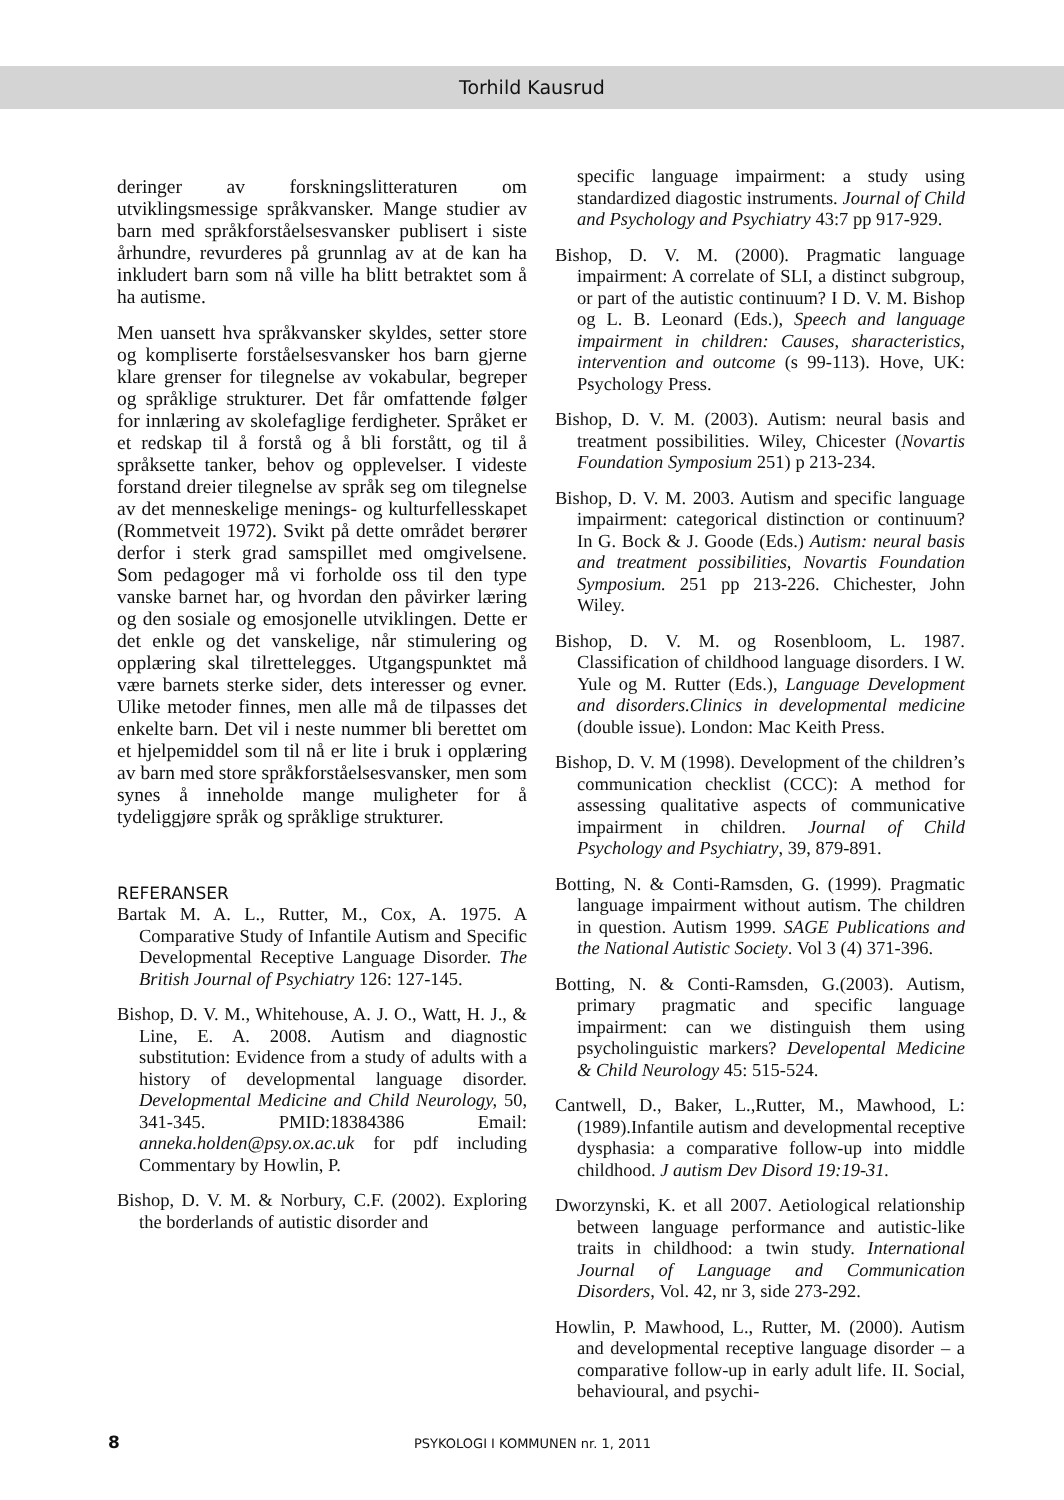Torhild Kausrud
deringer av forskningslitteraturen om utviklingsmessige språkvansker. Mange studier av barn med språkforståelsesvansker publisert i siste århundre, revurderes på grunnlag av at de kan ha inkludert barn som nå ville ha blitt betraktet som å ha autisme.
Men uansett hva språkvansker skyldes, setter store og kompliserte forståelsesvansker hos barn gjerne klare grenser for tilegnelse av vokabular, begreper og språklige strukturer. Det får omfattende følger for innlæring av skolefaglige ferdigheter. Språket er et redskap til å forstå og å bli forstått, og til å språksette tanker, behov og opplevelser. I videste forstand dreier tilegnelse av språk seg om tilegnelse av det menneskelige menings- og kulturfellesskapet (Rommetveit 1972). Svikt på dette området berører derfor i sterk grad samspillet med omgivelsene. Som pedagoger må vi forholde oss til den type vanske barnet har, og hvordan den påvirker læring og den sosiale og emosjonelle utviklingen. Dette er det enkle og det vanskelige, når stimulering og opplæring skal tilrettelegges. Utgangspunktet må være barnets sterke sider, dets interesser og evner. Ulike metoder finnes, men alle må de tilpasses det enkelte barn. Det vil i neste nummer bli berettet om et hjelpemiddel som til nå er lite i bruk i opplæring av barn med store språkforståelsesvansker, men som synes å inneholde mange muligheter for å tydeliggjøre språk og språklige strukturer.
REFERANSER
Bartak M. A. L., Rutter, M., Cox, A. 1975. A Comparative Study of Infantile Autism and Specific Developmental Receptive Language Disorder. The British Journal of Psychiatry 126: 127-145.
Bishop, D. V. M., Whitehouse, A. J. O., Watt, H. J., & Line, E. A. 2008. Autism and diagnostic substitution: Evidence from a study of adults with a history of developmental language disorder. Developmental Medicine and Child Neurology, 50, 341-345. PMID:18384386 Email: anneka.holden@psy.ox.ac.uk for pdf including Commentary by Howlin, P.
Bishop, D. V. M. & Norbury, C.F. (2002). Exploring the borderlands of autistic disorder and
specific language impairment: a study using standardized diagostic instruments. Journal of Child and Psychology and Psychiatry 43:7 pp 917-929.
Bishop, D. V. M. (2000). Pragmatic language impairment: A correlate of SLI, a distinct subgroup, or part of the autistic continuum? I D. V. M. Bishop og L. B. Leonard (Eds.), Speech and language impairment in children: Causes, sharacteristics, intervention and outcome (s 99-113). Hove, UK: Psychology Press.
Bishop, D. V. M. (2003). Autism: neural basis and treatment possibilities. Wiley, Chicester (Novartis Foundation Symposium 251) p 213-234.
Bishop, D. V. M. 2003. Autism and specific language impairment: categorical distinction or continuum? In G. Bock & J. Goode (Eds.) Autism: neural basis and treatment possibilities, Novartis Foundation Symposium. 251 pp 213-226. Chichester, John Wiley.
Bishop, D. V. M. og Rosenbloom, L. 1987. Classification of childhood language disorders. I W. Yule og M. Rutter (Eds.), Language Development and disorders.Clinics in developmental medicine (double issue). London: Mac Keith Press.
Bishop, D. V. M (1998). Development of the children’s communication checklist (CCC): A method for assessing qualitative aspects of communicative impairment in children. Journal of Child Psychology and Psychiatry, 39, 879-891.
Botting, N. & Conti-Ramsden, G. (1999). Pragmatic language impairment without autism. The children in question. Autism 1999. SAGE Publications and the National Autistic Society. Vol 3 (4) 371-396.
Botting, N. & Conti-Ramsden, G.(2003). Autism, primary pragmatic and specific language impairment: can we distinguish them using psycholinguistic markers? Developental Medicine & Child Neurology 45: 515-524.
Cantwell, D., Baker, L.,Rutter, M., Mawhood, L: (1989).Infantile autism and developmental receptive dysphasia: a comparative follow-up into middle childhood. J autism Dev Disord 19:19-31.
Dworzynski, K. et all 2007. Aetiological relationship between language performance and autistic-like traits in childhood: a twin study. International Journal of Language and Communication Disorders, Vol. 42, nr 3, side 273-292.
Howlin, P. Mawhood, L., Rutter, M. (2000). Autism and developmental receptive language disorder – a comparative follow-up in early adult life. II. Social, behavioural, and psychi-
8 PSYKOLOGI I KOMMUNEN nr. 1, 2011